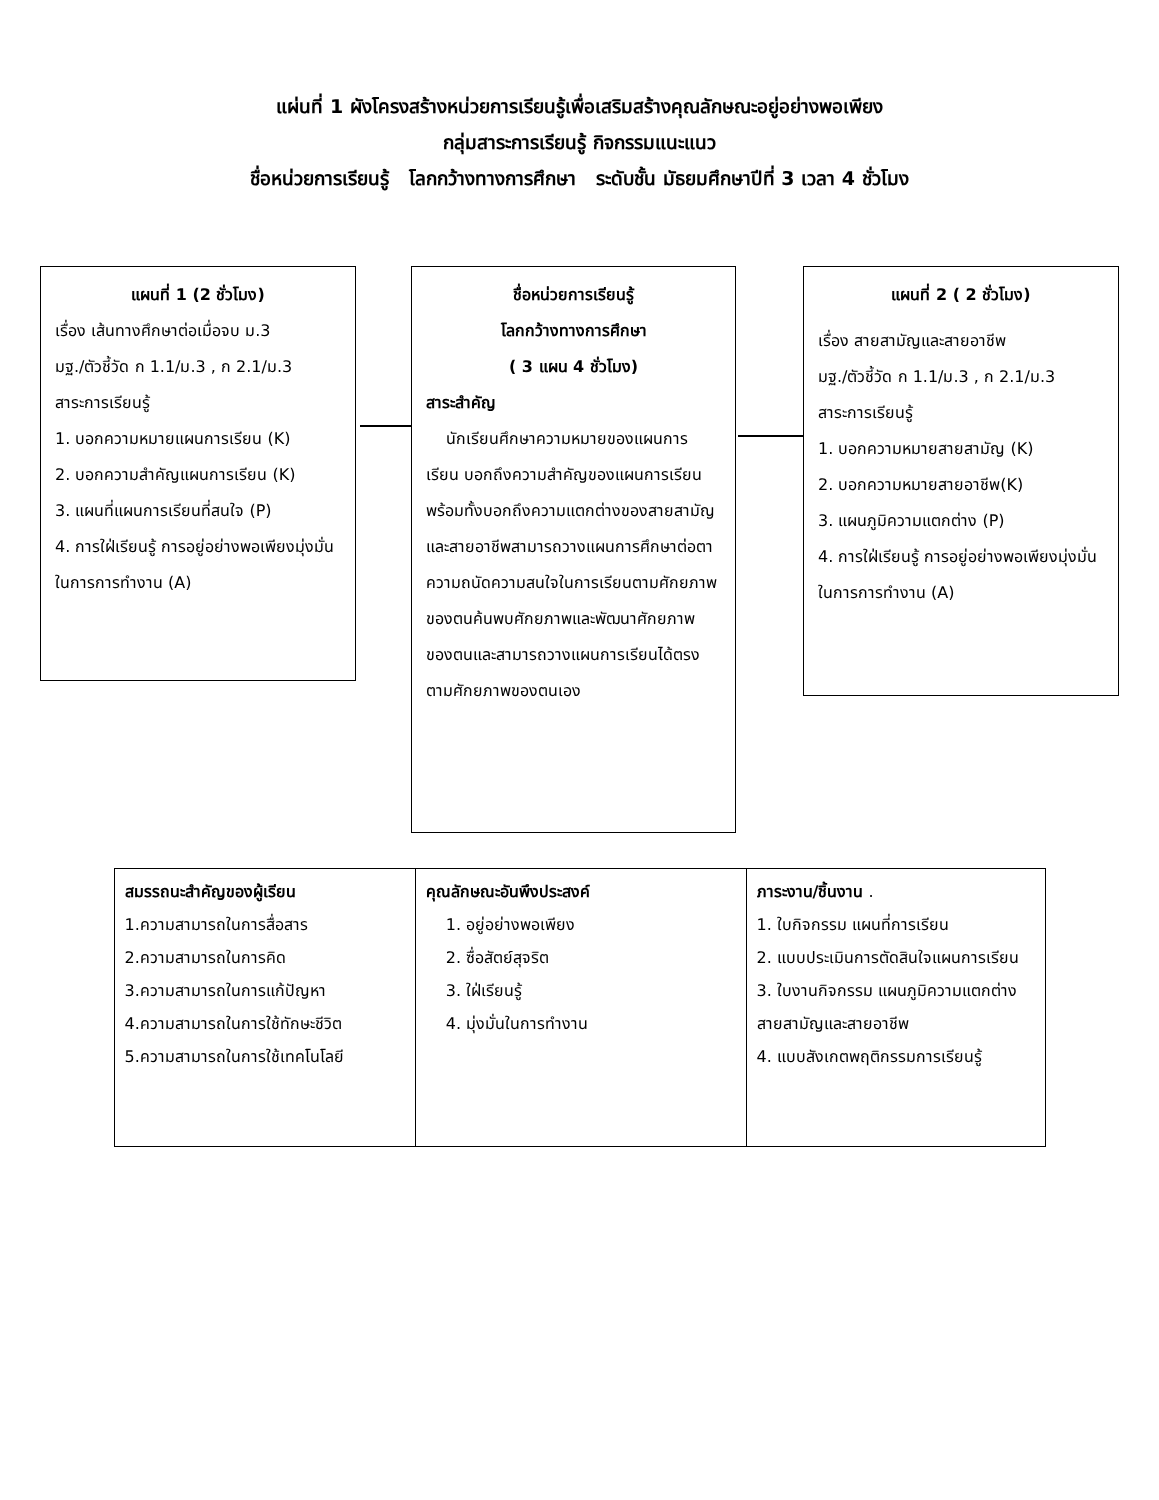แผ่นที่ 1 ผังโครงสร้างหน่วยการเรียนรู้เพื่อเสริมสร้างคุณลักษณะอยู่อย่างพอเพียง
กลุ่มสาระการเรียนรู้ กิจกรรมแนะแนว
ชื่อหน่วยการเรียนรู้ โลกกว้างทางการศึกษา ระดับชั้น มัธยมศึกษาปีที่ 3 เวลา 4 ชั่วโมง
แผนที่ 1 (2 ชั่วโมง)
เรื่อง เส้นทางศึกษาต่อเมื่อจบ ม.3
มฐ./ตัวชี้วัด ก 1.1/ม.3 , ก 2.1/ม.3
สาระการเรียนรู้
1. บอกความหมายแผนการเรียน (K)
2. บอกความสำคัญแผนการเรียน (K)
3. แผนที่แผนการเรียนที่สนใจ (P)
4. การใฝ่เรียนรู้ การอยู่อย่างพอเพียงมุ่งมั่นในการการทำงาน (A)
ชื่อหน่วยการเรียนรู้
โลกกว้างทางการศึกษา
( 3 แผน 4 ชั่วโมง)
สาระสำคัญ
นักเรียนศึกษาความหมายของแผนการเรียน บอกถึงความสำคัญของแผนการเรียน พร้อมทั้งบอกถึงความแตกต่างของสายสามัญและสายอาชีพสามารถวางแผนการศึกษาต่อตาความถนัดความสนใจในการเรียนตามศักยภาพของตนค้นพบศักยภาพและพัฒนาศักยภาพของตนและสามารถวางแผนการเรียนได้ตรงตามศักยภาพของตนเอง
แผนที่ 2 ( 2 ชั่วโมง)
เรื่อง สายสามัญและสายอาชีพ
มฐ./ตัวชี้วัด ก 1.1/ม.3 , ก 2.1/ม.3
สาระการเรียนรู้
1. บอกความหมายสายสามัญ (K)
2. บอกความหมายสายอาชีพ(K)
3. แผนภูมิความแตกต่าง (P)
4. การใฝ่เรียนรู้ การอยู่อย่างพอเพียงมุ่งมั่นในการการทำงาน (A)
| สมรรถนะสำคัญของผู้เรียน 1.ความสามารถในการสื่อสาร 2.ความสามารถในการคิด 3.ความสามารถในการแก้ปัญหา 4.ความสามารถในการใช้ทักษะชีวิต 5.ความสามารถในการใช้เทคโนโลยี | คุณลักษณะอันพึงประสงค์ 1. อยู่อย่างพอเพียง 2. ซื่อสัตย์สุจริต 3. ใฝ่เรียนรู้ 4. มุ่งมั่นในการทำงาน | ภาระงาน/ชิ้นงาน . 1. ใบกิจกรรม แผนที่การเรียน 2. แบบประเมินการตัดสินใจแผนการเรียน 3. ใบงานกิจกรรม แผนภูมิความแตกต่างสายสามัญและสายอาชีพ 4. แบบสังเกตพฤติกรรมการเรียนรู้ |